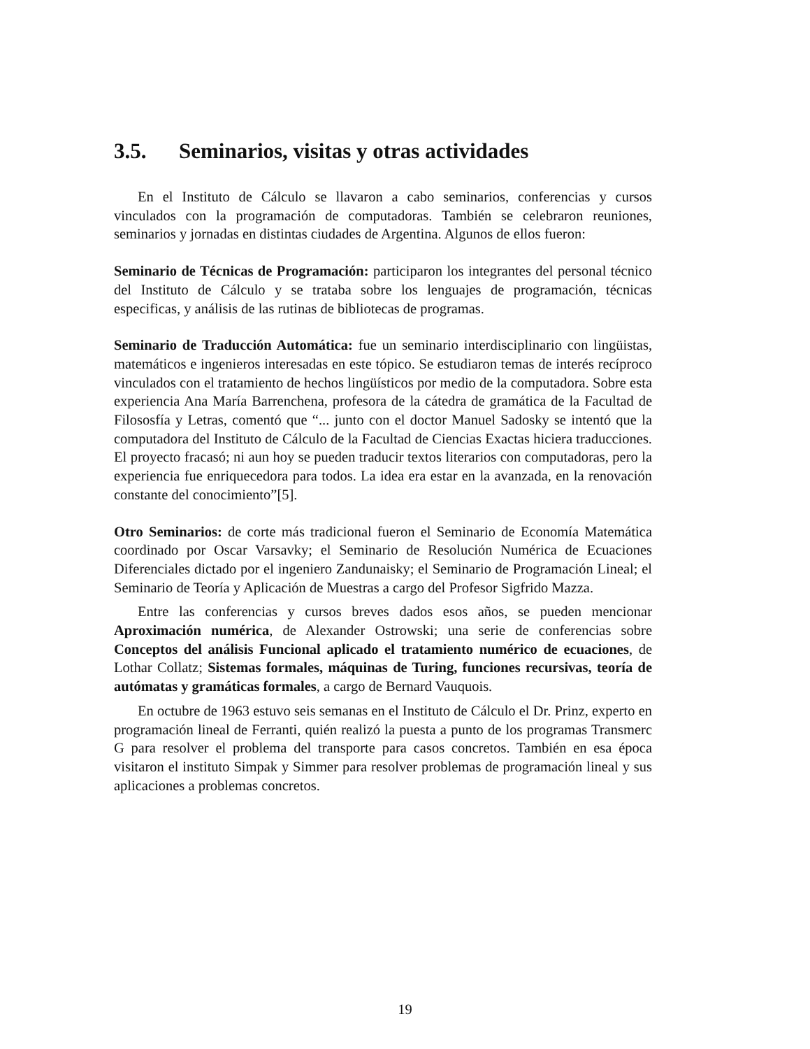3.5. Seminarios, visitas y otras actividades
En el Instituto de Cálculo se llavaron a cabo seminarios, conferencias y cursos vinculados con la programación de computadoras. También se celebraron reuniones, seminarios y jornadas en distintas ciudades de Argentina. Algunos de ellos fueron:
Seminario de Técnicas de Programación: participaron los integrantes del personal técnico del Instituto de Cálculo y se trataba sobre los lenguajes de programación, técnicas especificas, y análisis de las rutinas de bibliotecas de programas.
Seminario de Traducción Automática: fue un seminario interdisciplinario con lingüistas, matemáticos e ingenieros interesadas en este tópico. Se estudiaron temas de interés recíproco vinculados con el tratamiento de hechos lingüísticos por medio de la computadora. Sobre esta experiencia Ana María Barrenchena, profesora de la cátedra de gramática de la Facultad de Filososfía y Letras, comentó que “... junto con el doctor Manuel Sadosky se intentó que la computadora del Instituto de Cálculo de la Facultad de Ciencias Exactas hiciera traducciones. El proyecto fracasó; ni aun hoy se pueden traducir textos literarios con computadoras, pero la experiencia fue enriquecedora para todos. La idea era estar en la avanzada, en la renovación constante del conocimiento”[5].
Otro Seminarios: de corte más tradicional fueron el Seminario de Economía Matemática coordinado por Oscar Varsavky; el Seminario de Resolución Numérica de Ecuaciones Diferenciales dictado por el ingeniero Zandunaisky; el Seminario de Programación Lineal; el Seminario de Teoría y Aplicación de Muestras a cargo del Profesor Sigfrido Mazza.
Entre las conferencias y cursos breves dados esos años, se pueden mencionar Aproximación numérica, de Alexander Ostrowski; una serie de conferencias sobre Conceptos del análisis Funcional aplicado el tratamiento numérico de ecuaciones, de Lothar Collatz; Sistemas formales, máquinas de Turing, funciones recursivas, teoría de autómatas y gramáticas formales, a cargo de Bernard Vauquois.
En octubre de 1963 estuvo seis semanas en el Instituto de Cálculo el Dr. Prinz, experto en programación lineal de Ferranti, quién realizó la puesta a punto de los programas Transmerc G para resolver el problema del transporte para casos concretos. También en esa época visitaron el instituto Simpak y Simmer para resolver problemas de programación lineal y sus aplicaciones a problemas concretos.
19